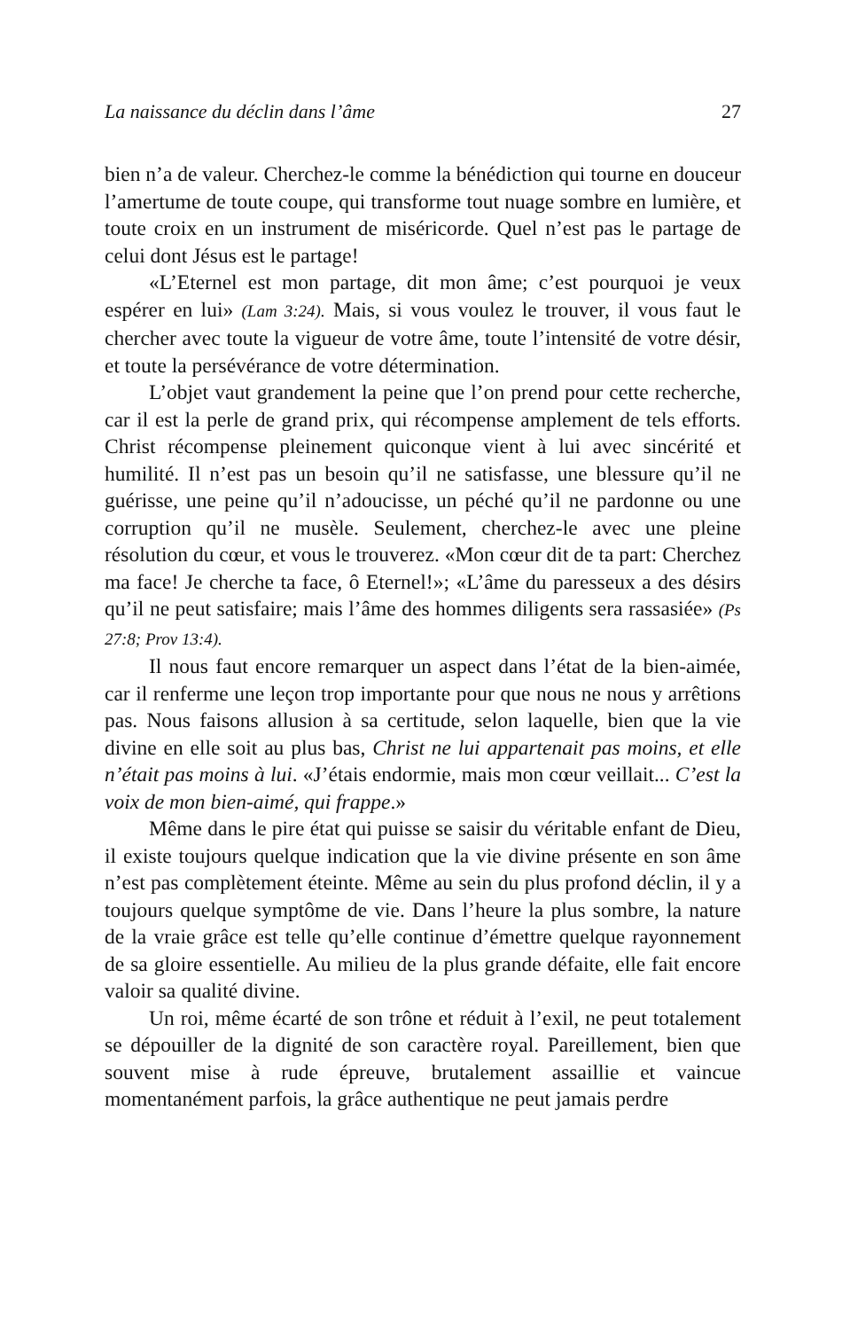La naissance du déclin dans l’âme 27
bien n’a de valeur. Cherchez-le comme la bénédiction qui tourne en douceur l’amertume de toute coupe, qui transforme tout nuage sombre en lumière, et toute croix en un instrument de miséricorde. Quel n’est pas le partage de celui dont Jésus est le partage!
«L’Eternel est mon partage, dit mon âme; c’est pourquoi je veux espérer en lui» (Lam 3:24). Mais, si vous voulez le trouver, il vous faut le chercher avec toute la vigueur de votre âme, toute l’intensité de votre désir, et toute la persévérance de votre détermination.
L’objet vaut grandement la peine que l’on prend pour cette recherche, car il est la perle de grand prix, qui récompense amplement de tels efforts. Christ récompense pleinement quiconque vient à lui avec sincérité et humilité. Il n’est pas un besoin qu’il ne satisfasse, une blessure qu’il ne guérisse, une peine qu’il n’adoucisse, un péché qu’il ne pardonne ou une corruption qu’il ne musèle. Seulement, cherchez-le avec une pleine résolution du cœur, et vous le trouverez. «Mon cœur dit de ta part: Cherchez ma face! Je cherche ta face, ô Eternel!»; «L’âme du paresseux a des désirs qu’il ne peut satisfaire; mais l’âme des hommes diligents sera rassasiée» (Ps 27:8; Prov 13:4).
Il nous faut encore remarquer un aspect dans l’état de la bien-aimée, car il renferme une leçon trop importante pour que nous ne nous y arrêtions pas. Nous faisons allusion à sa certitude, selon laquelle, bien que la vie divine en elle soit au plus bas, Christ ne lui appartenait pas moins, et elle n’était pas moins à lui. «J’étais endormie, mais mon cœur veillait... C’est la voix de mon bien-aimé, qui frappe.»
Même dans le pire état qui puisse se saisir du véritable enfant de Dieu, il existe toujours quelque indication que la vie divine présente en son âme n’est pas complètement éteinte. Même au sein du plus profond déclin, il y a toujours quelque symptôme de vie. Dans l’heure la plus sombre, la nature de la vraie grâce est telle qu’elle continue d’émettre quelque rayonnement de sa gloire essentielle. Au milieu de la plus grande défaite, elle fait encore valoir sa qualité divine.
Un roi, même écarté de son trône et réduit à l’exil, ne peut totalement se dépouiller de la dignité de son caractère royal. Pareillement, bien que souvent mise à rude épreuve, brutalement assaillie et vaincue momentanément parfois, la grâce authentique ne peut jamais perdre